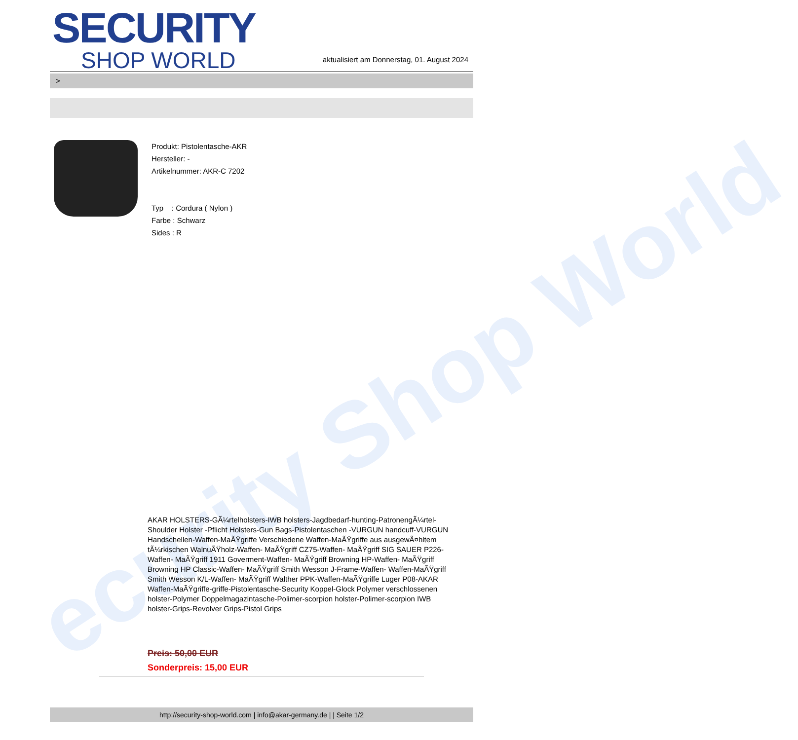ecurity Shop World
SECURITY
SHOP WORLD
aktualisiert am Donnerstag, 01. August 2024
>
Produkt: Pistolentasche-AKR
Hersteller: -
Artikelnummer: AKR-C 7202
Typ : Cordura ( Nylon )
Farbe : Schwarz
Sides : R
AKAR HOLSTERS-GÃ¼rtelholsters-IWB holsters-Jagdbedarf-hunting-PatronengÃ¼rtel- Shoulder Holster -Pflicht Holsters-Gun Bags-Pistolentaschen -VURGUN handcuff-VURGUN Handschellen-Waffen-MaÃŸgriffe Verschiedene Waffen-MaÃŸgriffe aus ausgewÃ¤hltem tÃ¼rkischen WalnuÃŸholz-Waffen- MaÃŸgriff CZ75-Waffen- MaÃŸgriff SIG SAUER P226-Waffen- MaÃŸgriff 1911 Goverment-Waffen- MaÃŸgriff Browning HP-Waffen- MaÃŸgriff Browning HP Classic-Waffen- MaÃŸgriff Smith Wesson J-Frame-Waffen- Waffen-MaÃŸgriff Smith Wesson K/L-Waffen- MaÃŸgriff Walther PPK-Waffen-MaÃŸgriffe Luger P08-AKAR Waffen-MaÃŸgriffe-griffe-Pistolentasche-Security Koppel-Glock Polymer verschlossenen holster-Polymer Doppelmagazintasche-Polimer-scorpion holster-Polimer-scorpion IWB holster-Grips-Revolver Grips-Pistol Grips
Preis: 50,00 EUR
Sonderpreis: 15,00 EUR
http://security-shop-world.com | info@akar-germany.de | | Seite 1/2